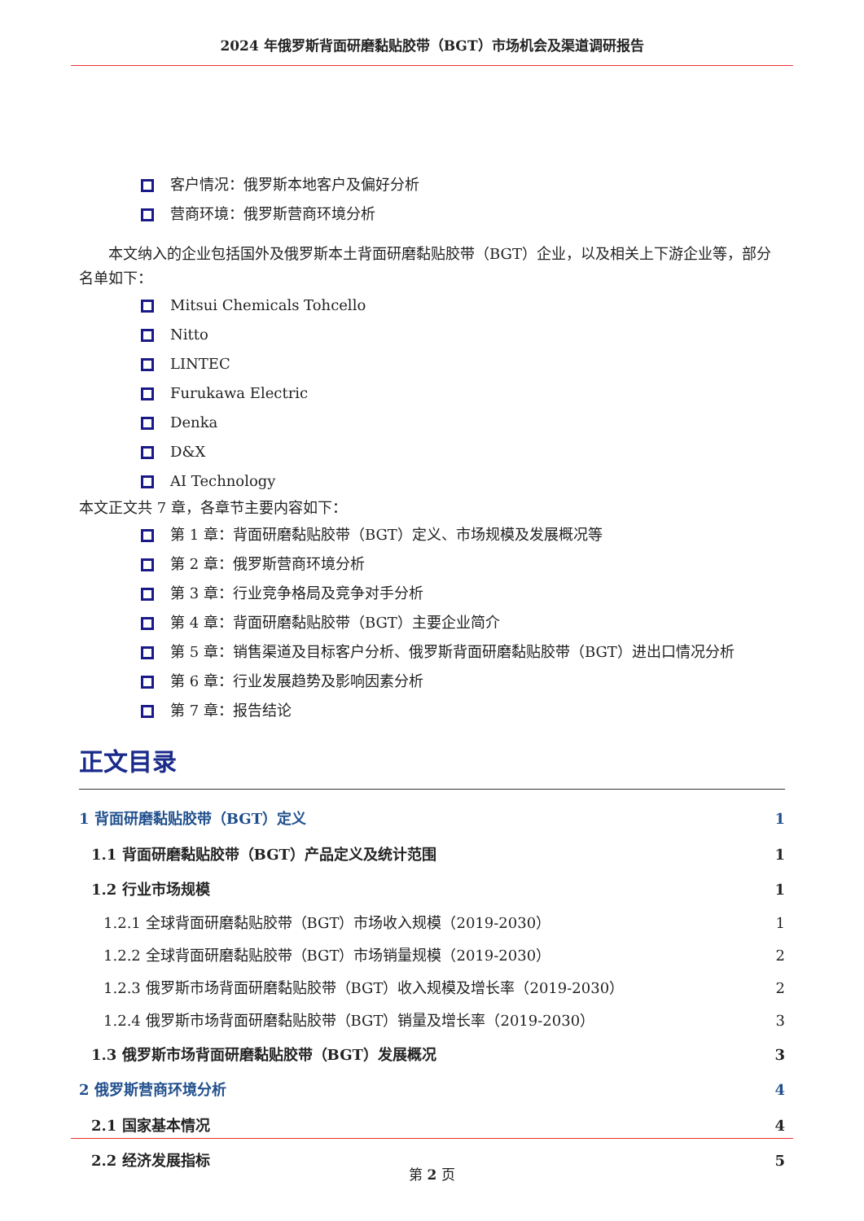2024 年俄罗斯背面研磨黏贴胶带（BGT）市场机会及渠道调研报告
客户情况：俄罗斯本地客户及偏好分析
营商环境：俄罗斯营商环境分析
本文纳入的企业包括国外及俄罗斯本土背面研磨黏贴胶带（BGT）企业，以及相关上下游企业等，部分名单如下：
Mitsui Chemicals Tohcello
Nitto
LINTEC
Furukawa Electric
Denka
D&X
AI Technology
本文正文共 7 章，各章节主要内容如下：
第 1 章：背面研磨黏贴胶带（BGT）定义、市场规模及发展概况等
第 2 章：俄罗斯营商环境分析
第 3 章：行业竞争格局及竞争对手分析
第 4 章：背面研磨黏贴胶带（BGT）主要企业简介
第 5 章：销售渠道及目标客户分析、俄罗斯背面研磨黏贴胶带（BGT）进出口情况分析
第 6 章：行业发展趋势及影响因素分析
第 7 章：报告结论
正文目录
1 背面研磨黏贴胶带（BGT）定义 1
1.1 背面研磨黏贴胶带（BGT）产品定义及统计范围 1
1.2 行业市场规模 1
1.2.1 全球背面研磨黏贴胶带（BGT）市场收入规模（2019-2030） 1
1.2.2 全球背面研磨黏贴胶带（BGT）市场销量规模（2019-2030） 2
1.2.3 俄罗斯市场背面研磨黏贴胶带（BGT）收入规模及增长率（2019-2030） 2
1.2.4 俄罗斯市场背面研磨黏贴胶带（BGT）销量及增长率（2019-2030） 3
1.3 俄罗斯市场背面研磨黏贴胶带（BGT）发展概况 3
2 俄罗斯营商环境分析 4
2.1 国家基本情况 4
2.2 经济发展指标 5
第 2 页